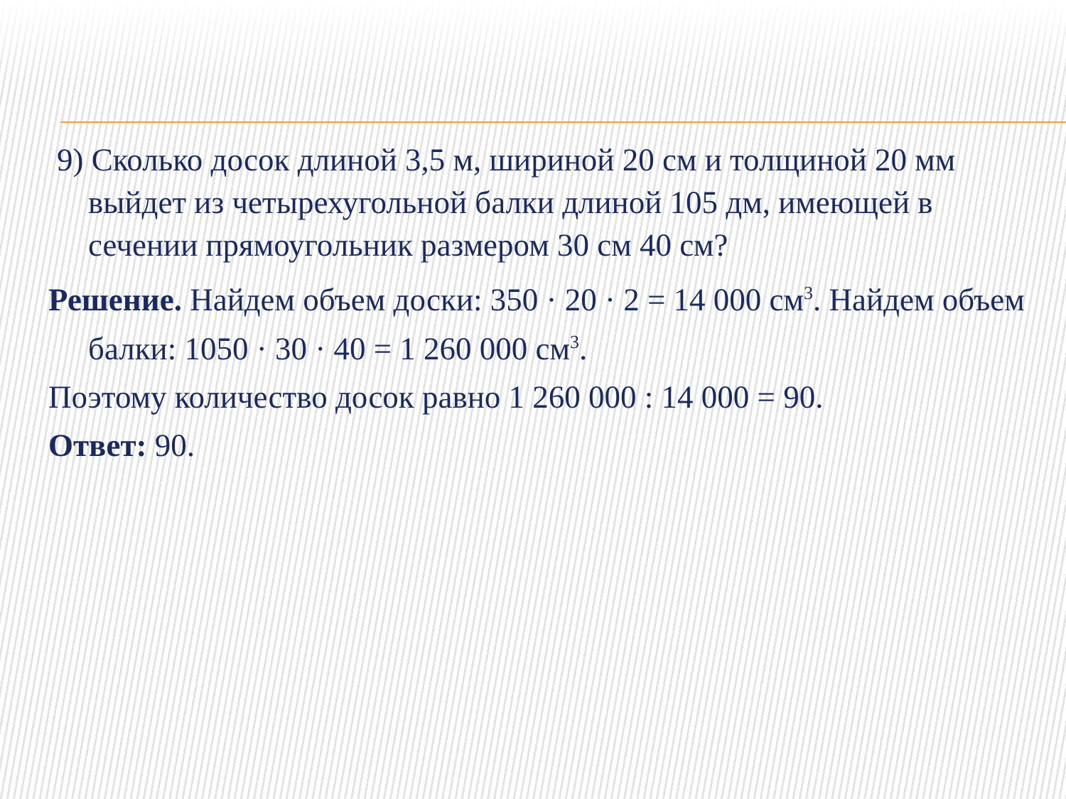9) Сколько досок длиной 3,5 м, шириной 20 см и толщиной 20 мм выйдет из четырехугольной балки длиной 105 дм, имеющей в сечении прямоугольник размером 30 см 40 см?
Решение. Найдем объем доски: 350 · 20 · 2 = 14 000 см<sup>3</sup>. Найдем объем балки: 1050 · 30 · 40 = 1 260 000 см<sup>3</sup>.
Поэтому количество досок равно 1 260 000 : 14 000 = 90.
Ответ: 90.